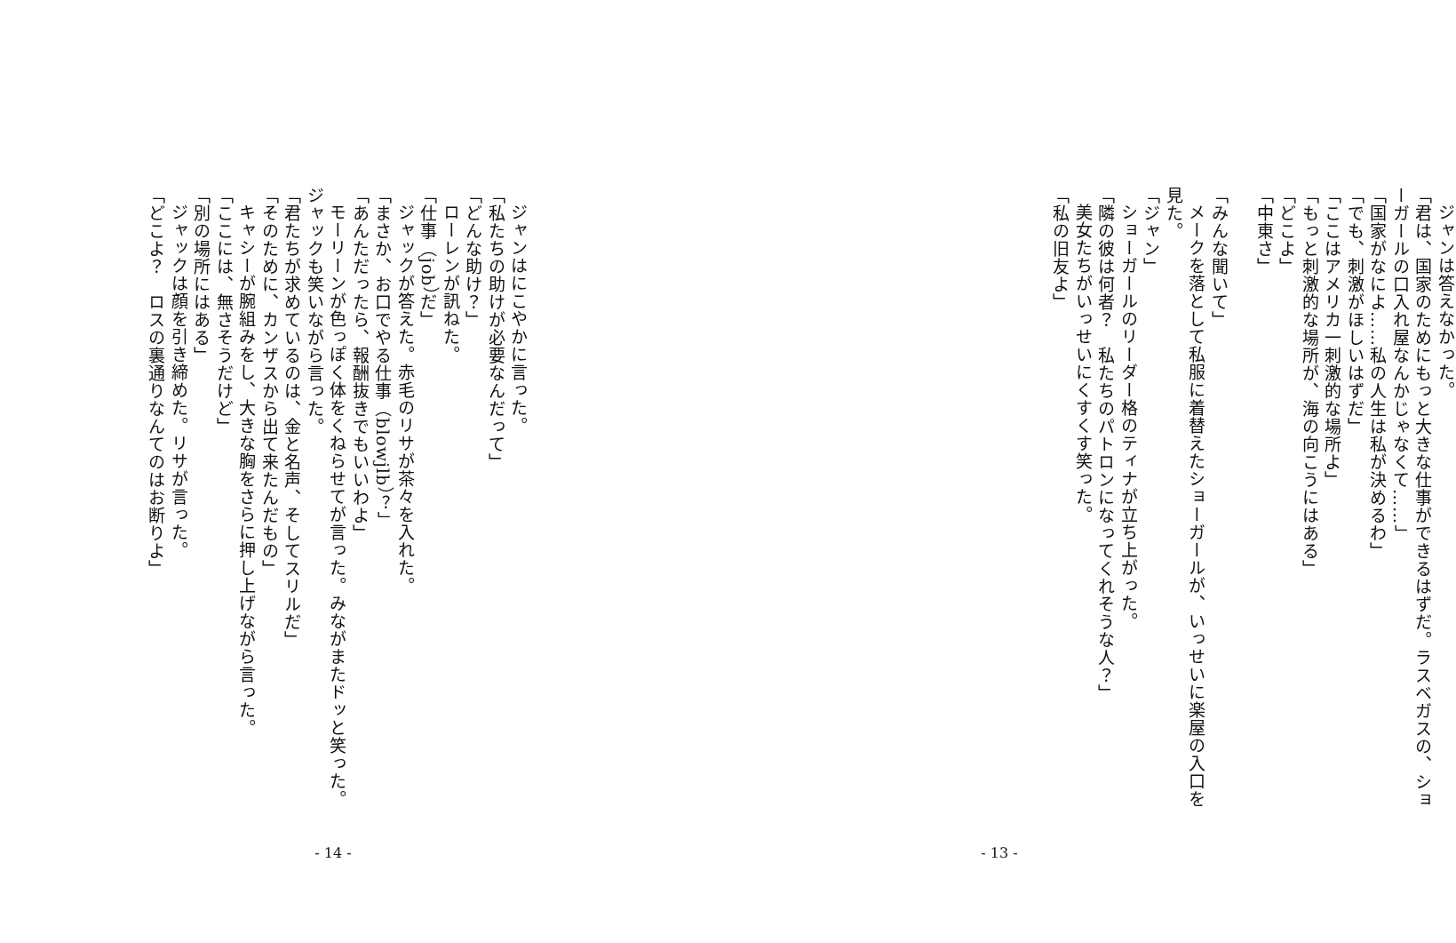ジャンは答えなかった。
「君は、国家のためにもっと大きな仕事ができるはずだ。ラスベガスの、ショーガールの口入れ屋なんかじゃなくて……」
「国家がなによ……私の人生は私が決めるわ」
「でも、刺激がほしいはずだ」
「ここはアメリカ一刺激的な場所よ」
「もっと刺激的な場所が、海の向こうにはある」
「どこよ」
「中東さ」
　
「みんな聞いて」
メークを落として私服に着替えたショーガールが、いっせいに楽屋の入口を見た。
「ジャン」
ショーガールのリーダー格のティナが立ち上がった。
「隣の彼は何者？　私たちのパトロンになってくれそうな人？」
美女たちがいっせいにくすくす笑った。
「私の旧友よ」
- 13 -
ジャンはにこやかに言った。
「私たちの助けが必要なんだって」
「どんな助け？」
ローレンが訊ねた。
「仕事（job）だ」
ジャックが答えた。赤毛のリサが茶々を入れた。
「まさか、お口でやる仕事（blowjlb）？」
「あんただったら、報酬抜きでもいいわよ」
モーリーンが色っぽく体をくねらせてが言った。みながまたドッと笑った。ジャックも笑いながら言った。
「君たちが求めているのは、金と名声、そしてスリルだ」
「そのために、カンザスから出て来たんだもの」
キャシーが腕組みをし、大きな胸をさらに押し上げながら言った。
「ここには、無さそうだけど」
「別の場所にはある」
ジャックは顔を引き締めた。リサが言った。
「どこよ？　ロスの裏通りなんてのはお断りよ」
- 14 -